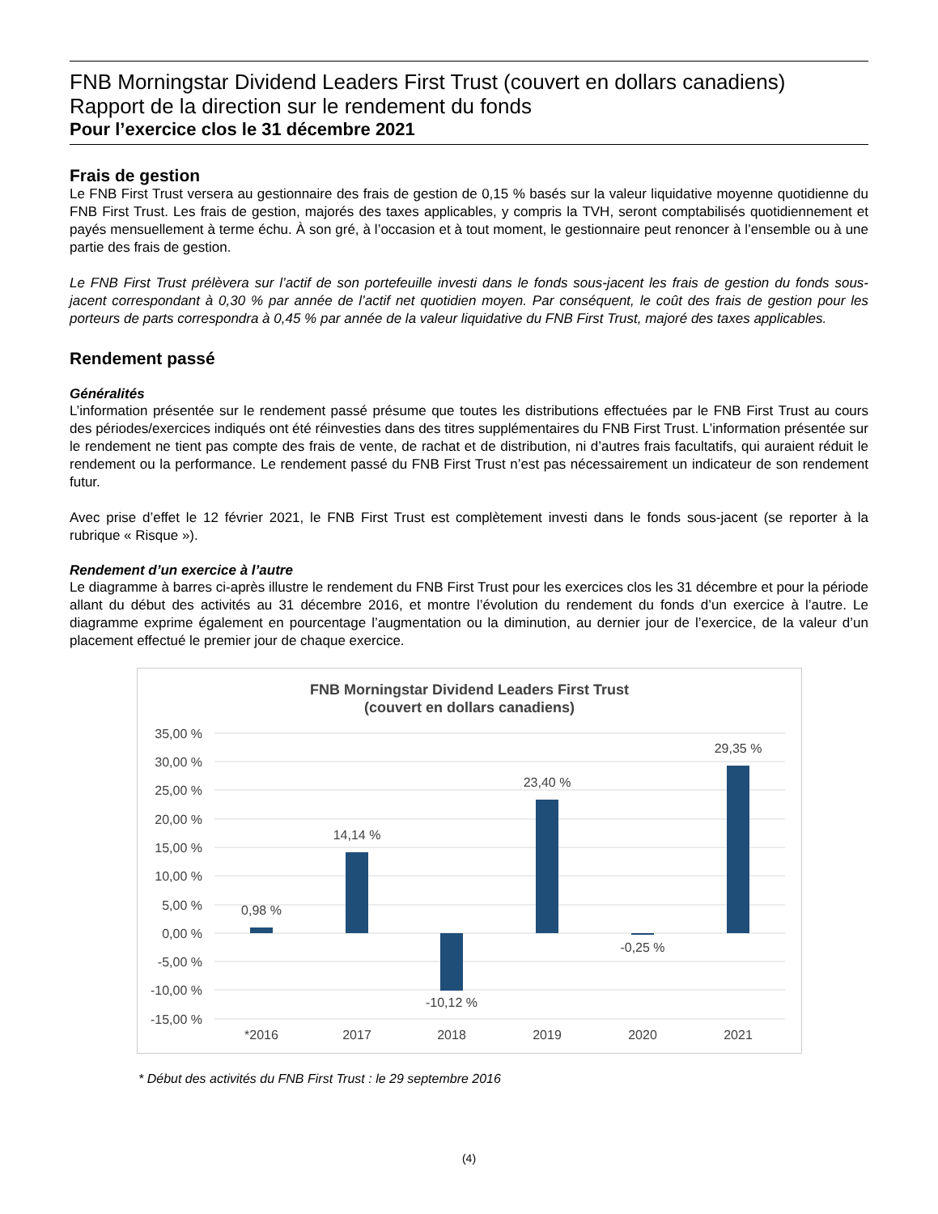FNB Morningstar Dividend Leaders First Trust (couvert en dollars canadiens)
Rapport de la direction sur le rendement du fonds
Pour l’exercice clos le 31 décembre 2021
Frais de gestion
Le FNB First Trust versera au gestionnaire des frais de gestion de 0,15 % basés sur la valeur liquidative moyenne quotidienne du FNB First Trust. Les frais de gestion, majorés des taxes applicables, y compris la TVH, seront comptabilisés quotidiennement et payés mensuellement à terme échu. À son gré, à l’occasion et à tout moment, le gestionnaire peut renoncer à l’ensemble ou à une partie des frais de gestion.
Le FNB First Trust prélèvera sur l’actif de son portefeuille investi dans le fonds sous-jacent les frais de gestion du fonds sous-jacent correspondant à 0,30 % par année de l’actif net quotidien moyen. Par conséquent, le coût des frais de gestion pour les porteurs de parts correspondra à 0,45 % par année de la valeur liquidative du FNB First Trust, majoré des taxes applicables.
Rendement passé
Généralités
L’information présentée sur le rendement passé présume que toutes les distributions effectuées par le FNB First Trust au cours des périodes/exercices indiqués ont été réinvesties dans des titres supplémentaires du FNB First Trust. L’information présentée sur le rendement ne tient pas compte des frais de vente, de rachat et de distribution, ni d’autres frais facultatifs, qui auraient réduit le rendement ou la performance. Le rendement passé du FNB First Trust n’est pas nécessairement un indicateur de son rendement futur.
Avec prise d’effet le 12 février 2021, le FNB First Trust est complètement investi dans le fonds sous-jacent (se reporter à la rubrique « Risque »).
Rendement d’un exercice à l’autre
Le diagramme à barres ci-après illustre le rendement du FNB First Trust pour les exercices clos les 31 décembre et pour la période allant du début des activités au 31 décembre 2016, et montre l’évolution du rendement du fonds d’un exercice à l’autre. Le diagramme exprime également en pourcentage l’augmentation ou la diminution, au dernier jour de l’exercice, de la valeur d’un placement effectué le premier jour de chaque exercice.
FNB Morningstar Dividend Leaders First Trust
(couvert en dollars canadiens)
35,00 %
30,00 %
25,00 %
20,00 %
15,00 %
10,00 %
5,00 %
0,00 %
-5,00 %
-10,00 %
-15,00 %
0,98 %
14,14 %
-10,12 %
23,40 %
-0,25 %
29,35 %
*2016
2017
2018
2019
2020
2021
* Début des activités du FNB First Trust : le 29 septembre 2016
(4)